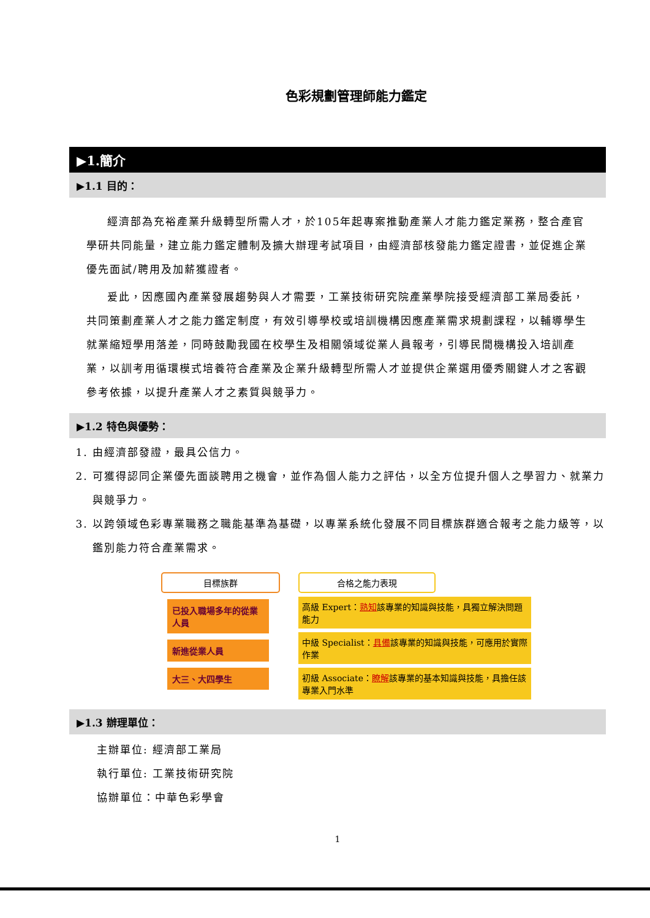色彩規劃管理師能力鑑定
▶1.簡介
▶1.1 目的：
經濟部為充裕產業升級轉型所需人才，於105年起專案推動產業人才能力鑑定業務，整合產官學研共同能量，建立能力鑑定體制及擴大辦理考試項目，由經濟部核發能力鑑定證書，並促進企業優先面試/聘用及加薪獲證者。
爰此，因應國內產業發展趨勢與人才需要，工業技術研究院產業學院接受經濟部工業局委託，共同策劃產業人才之能力鑑定制度，有效引導學校或培訓機構因應產業需求規劃課程，以輔導學生就業縮短學用落差，同時鼓勵我國在校學生及相關領域從業人員報考，引導民間機構投入培訓產業，以訓考用循環模式培養符合產業及企業升級轉型所需人才並提供企業選用優秀關鍵人才之客觀參考依據，以提升產業人才之素質與競爭力。
▶1.2 特色與優勢：
1. 由經濟部發證，最具公信力。
2. 可獲得認同企業優先面談聘用之機會，並作為個人能力之評估，以全方位提升個人之學習力、就業力與競爭力。
3. 以跨領域色彩專業職務之職能基準為基礎，以專業系統化發展不同目標族群適合報考之能力級等，以鑑別能力符合產業需求。
目標族群
已投入職場多年的從業人員
新進從業人員
大三、大四學生
合格之能力表現
高級 Expert：熟知該專業的知識與技能，具獨立解決問題能力
中級 Specialist：具備該專業的知識與技能，可應用於實際作業
初級 Associate：瞭解該專業的基本知識與技能，具擔任該專業入門水準
▶1.3 辦理單位：
主辦單位: 經濟部工業局
執行單位: 工業技術研究院
協辦單位：中華色彩學會
1